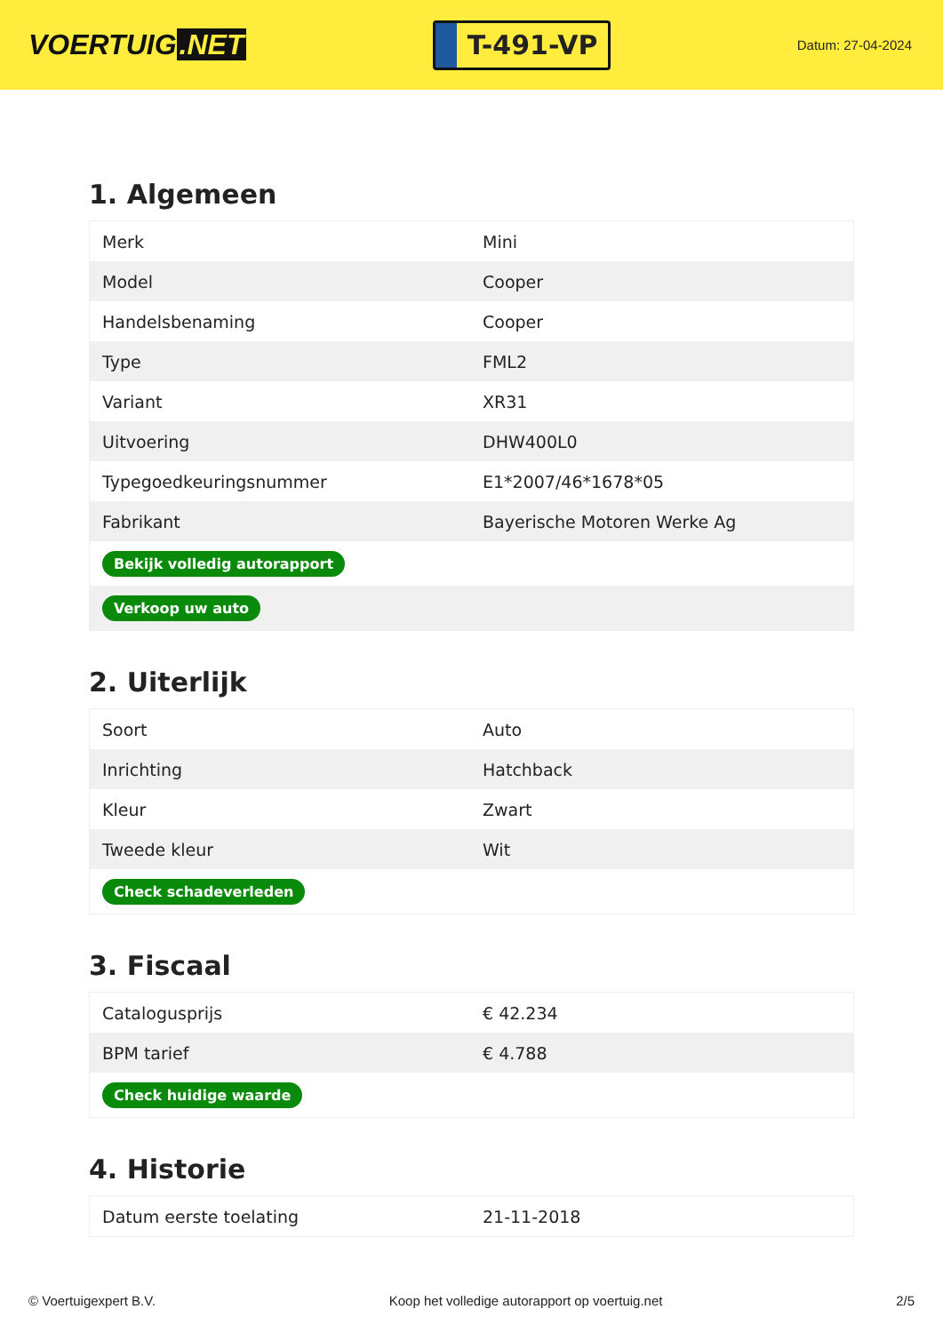VOERTUIG.NET
T-491-VP
Datum: 27-04-2024
1. Algemeen
| Merk | Mini |
| Model | Cooper |
| Handelsbenaming | Cooper |
| Type | FML2 |
| Variant | XR31 |
| Uitvoering | DHW400L0 |
| Typegoedkeuringsnummer | E1*2007/46*1678*05 |
| Fabrikant | Bayerische Motoren Werke Ag |
| Bekijk volledig autorapport | |
| Verkoop uw auto | |
2. Uiterlijk
| Soort | Auto |
| Inrichting | Hatchback |
| Kleur | Zwart |
| Tweede kleur | Wit |
| Check schadeverleden | |
3. Fiscaal
| Catalogusprijs | € 42.234 |
| BPM tarief | € 4.788 |
| Check huidige waarde | |
4. Historie
| Datum eerste toelating | 21-11-2018 |
© Voertuigexpert B.V. Koop het volledige autorapport op voertuig.net 2/5